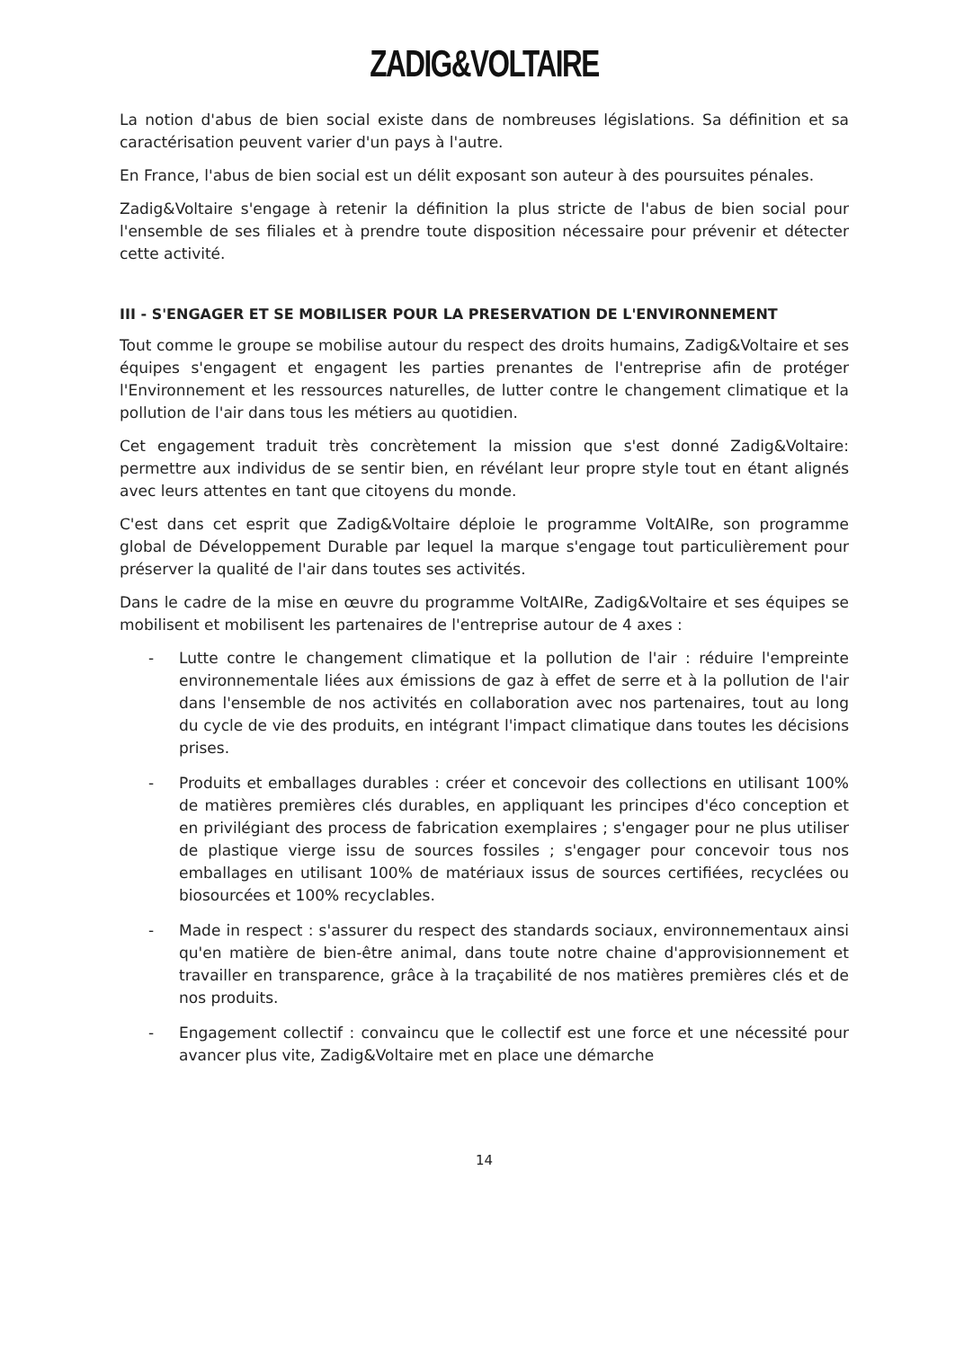ZADIG&VOLTAIRE
La notion d'abus de bien social existe dans de nombreuses législations. Sa définition et sa caractérisation peuvent varier d'un pays à l'autre.
En France, l'abus de bien social est un délit exposant son auteur à des poursuites pénales.
Zadig&Voltaire s'engage à retenir la définition la plus stricte de l'abus de bien social pour l'ensemble de ses filiales et à prendre toute disposition nécessaire pour prévenir et détecter cette activité.
III - S'ENGAGER ET SE MOBILISER POUR LA PRESERVATION DE L'ENVIRONNEMENT
Tout comme le groupe se mobilise autour du respect des droits humains, Zadig&Voltaire et ses équipes s'engagent et engagent les parties prenantes de l'entreprise afin de protéger l'Environnement et les ressources naturelles, de lutter contre le changement climatique et la pollution de l'air dans tous les métiers au quotidien.
Cet engagement traduit très concrètement la mission que s'est donné Zadig&Voltaire: permettre aux individus de se sentir bien, en révélant leur propre style tout en étant alignés avec leurs attentes en tant que citoyens du monde.
C'est dans cet esprit que Zadig&Voltaire déploie le programme VoltAIRe, son programme global de Développement Durable par lequel la marque s'engage tout particulièrement pour préserver la qualité de l'air dans toutes ses activités.
Dans le cadre de la mise en œuvre du programme VoltAIRe, Zadig&Voltaire et ses équipes se mobilisent et mobilisent les partenaires de l'entreprise autour de 4 axes :
- Lutte contre le changement climatique et la pollution de l'air : réduire l'empreinte environnementale liées aux émissions de gaz à effet de serre et à la pollution de l'air dans l'ensemble de nos activités en collaboration avec nos partenaires, tout au long du cycle de vie des produits, en intégrant l'impact climatique dans toutes les décisions prises.
- Produits et emballages durables : créer et concevoir des collections en utilisant 100% de matières premières clés durables, en appliquant les principes d'éco conception et en privilégiant des process de fabrication exemplaires ; s'engager pour ne plus utiliser de plastique vierge issu de sources fossiles ; s'engager pour concevoir tous nos emballages en utilisant 100% de matériaux issus de sources certifiées, recyclées ou biosourcées et 100% recyclables.
- Made in respect : s'assurer du respect des standards sociaux, environnementaux ainsi qu'en matière de bien-être animal, dans toute notre chaine d'approvisionnement et travailler en transparence, grâce à la traçabilité de nos matières premières clés et de nos produits.
- Engagement collectif : convaincu que le collectif est une force et une nécessité pour avancer plus vite, Zadig&Voltaire met en place une démarche
14